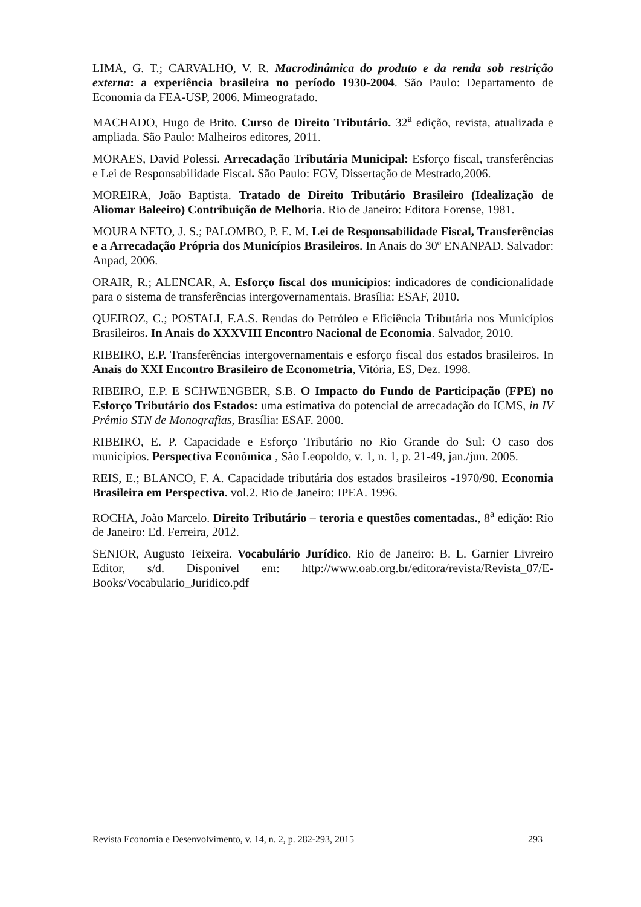LIMA, G. T.; CARVALHO, V. R. Macrodinâmica do produto e da renda sob restrição externa: a experiência brasileira no período 1930-2004. São Paulo: Departamento de Economia da FEA-USP, 2006. Mimeografado.
MACHADO, Hugo de Brito. Curso de Direito Tributário. 32<sup>a</sup> edição, revista, atualizada e ampliada. São Paulo: Malheiros editores, 2011.
MORAES, David Polessi. Arrecadação Tributária Municipal: Esforço fiscal, transferências e Lei de Responsabilidade Fiscal. São Paulo: FGV, Dissertação de Mestrado,2006.
MOREIRA, João Baptista. Tratado de Direito Tributário Brasileiro (Idealização de Aliomar Baleeiro) Contribuição de Melhoria. Rio de Janeiro: Editora Forense, 1981.
MOURA NETO, J. S.; PALOMBO, P. E. M. Lei de Responsabilidade Fiscal, Transferências e a Arrecadação Própria dos Municípios Brasileiros. In Anais do 30º ENANPAD. Salvador: Anpad, 2006.
ORAIR, R.; ALENCAR, A. Esforço fiscal dos municípios: indicadores de condicionalidade para o sistema de transferências intergovernamentais. Brasília: ESAF, 2010.
QUEIROZ, C.; POSTALI, F.A.S. Rendas do Petróleo e Eficiência Tributária nos Municípios Brasileiros. In Anais do XXXVIII Encontro Nacional de Economia. Salvador, 2010.
RIBEIRO, E.P. Transferências intergovernamentais e esforço fiscal dos estados brasileiros. In Anais do XXI Encontro Brasileiro de Econometria, Vitória, ES, Dez. 1998.
RIBEIRO, E.P. E SCHWENGBER, S.B. O Impacto do Fundo de Participação (FPE) no Esforço Tributário dos Estados: uma estimativa do potencial de arrecadação do ICMS, in IV Prêmio STN de Monografias, Brasília: ESAF. 2000.
RIBEIRO, E. P. Capacidade e Esforço Tributário no Rio Grande do Sul: O caso dos municípios. Perspectiva Econômica , São Leopoldo, v. 1, n. 1, p. 21-49, jan./jun. 2005.
REIS, E.; BLANCO, F. A. Capacidade tributária dos estados brasileiros -1970/90. Economia Brasileira em Perspectiva. vol.2. Rio de Janeiro: IPEA. 1996.
ROCHA, João Marcelo. Direito Tributário – teroria e questões comentadas., 8<sup>a</sup> edição: Rio de Janeiro: Ed. Ferreira, 2012.
SENIOR, Augusto Teixeira. Vocabulário Jurídico. Rio de Janeiro: B. L. Garnier Livreiro Editor, s/d. Disponível em: http://www.oab.org.br/editora/revista/Revista_07/E-Books/Vocabulario_Juridico.pdf
Revista Economia e Desenvolvimento, v. 14, n. 2, p. 282-293, 2015 293